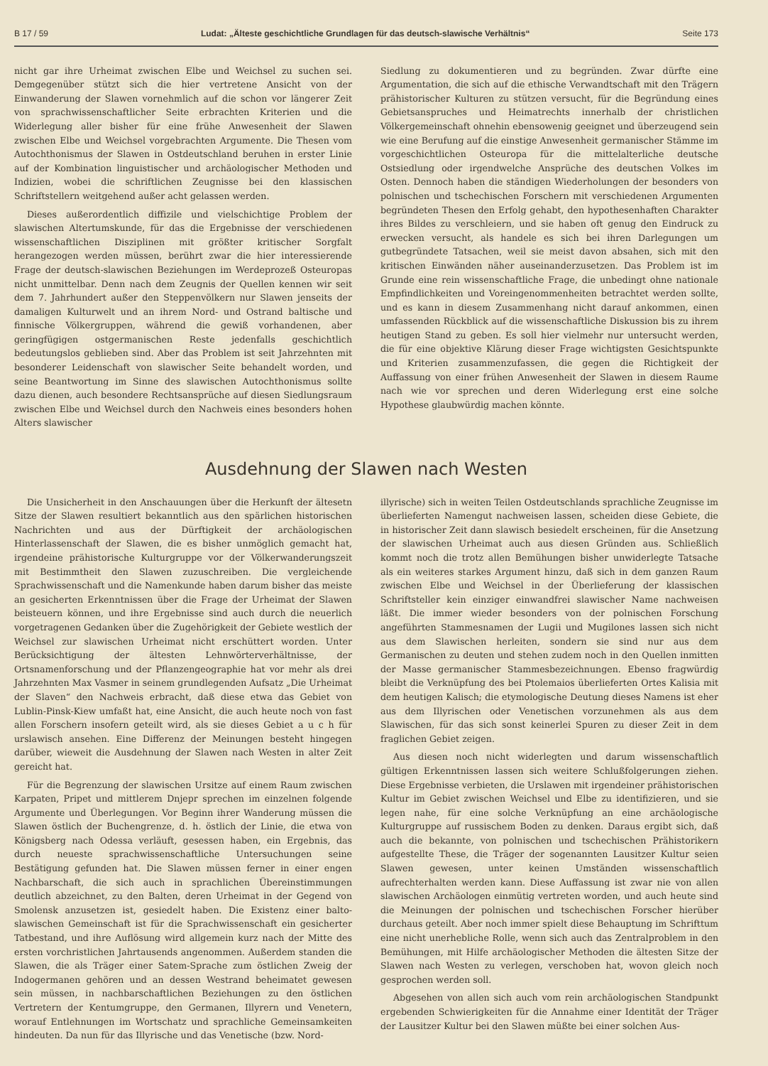B 17 / 59 Ludat: „Älteste geschichtliche Grundlagen für das deutsch-slawische Verhältnis“Seite 173
nicht gar ihre Urheimat zwischen Elbe und Weichsel zu suchen sei. Demgegenüber stützt sich die hier vertretene Ansicht von der Einwanderung der Slawen vornehmlich auf die schon vor längerer Zeit von sprachwissenschaftlicher Seite erbrachten Kriterien und die Widerlegung aller bisher für eine frühe Anwesenheit der Slawen zwischen Elbe und Weichsel vorgebrachten Argumente. Die Thesen vom Autochthonismus der Slawen in Ostdeutschland beruhen in erster Linie auf der Kombination linguistischer und archäologischer Methoden und Indizien, wobei die schriftlichen Zeugnisse bei den klassischen Schriftstellern weitgehend außer acht gelassen werden.
Dieses außerordentlich diffizile und vielschichtige Problem der slawischen Altertumskunde, für das die Ergebnisse der verschiedenen wissenschaftlichen Disziplinen mit größter kritischer Sorgfalt herangezogen werden müssen, berührt zwar die hier interessierende Frage der deutsch-slawischen Beziehungen im Werdeprozeß Osteuropas nicht unmittelbar. Denn nach dem Zeugnis der Quellen kennen wir seit dem 7. Jahrhundert außer den Steppenvölkern nur Slawen jenseits der damaligen Kulturwelt und an ihrem Nord- und Ostrand baltische und finnische Völkergruppen, während die gewiß vorhandenen, aber geringfügigen ostgermanischen Reste jedenfalls geschichtlich bedeutungslos geblieben sind. Aber das Problem ist seit Jahrzehnten mit besonderer Leidenschaft von slawischer Seite behandelt worden, und seine Beantwortung im Sinne des slawischen Autochthonismus sollte dazu dienen, auch besondere Rechtsansprüche auf diesen Siedlungsraum zwischen Elbe und Weichsel durch den Nachweis eines besonders hohen Alters slawischer
Siedlung zu dokumentieren und zu begründen. Zwar dürfte eine Argumentation, die sich auf die ethische Verwandtschaft mit den Trägern prähistorischer Kulturen zu stützen versucht, für die Begründung eines Gebietsanspruches und Heimatrechts innerhalb der christlichen Völkergemeinschaft ohnehin ebensowenig geeignet und überzeugend sein wie eine Berufung auf die einstige Anwesenheit germanischer Stämme im vorgeschichtlichen Osteuropa für die mittelalterliche deutsche Ostsiedlung oder irgendwelche Ansprüche des deutschen Volkes im Osten. Dennoch haben die ständigen Wiederholungen der besonders von polnischen und tschechischen Forschern mit verschiedenen Argumenten begründeten Thesen den Erfolg gehabt, den hypothesenhaften Charakter ihres Bildes zu verschleiern, und sie haben oft genug den Eindruck zu erwecken versucht, als handele es sich bei ihren Darlegungen um gutbegründete Tatsachen, weil sie meist davon absahen, sich mit den kritischen Einwänden näher auseinanderzusetzen. Das Problem ist im Grunde eine rein wissenschaftliche Frage, die unbedingt ohne nationale Empfindlichkeiten und Voreingenommenheiten betrachtet werden sollte, und es kann in diesem Zusammenhang nicht darauf ankommen, einen umfassenden Rückblick auf die wissenschaftliche Diskussion bis zu ihrem heutigen Stand zu geben. Es soll hier vielmehr nur untersucht werden, die für eine objektive Klärung dieser Frage wichtigsten Gesichtspunkte und Kriterien zusammenzufassen, die gegen die Richtigkeit der Auffassung von einer frühen Anwesenheit der Slawen in diesem Raume nach wie vor sprechen und deren Widerlegung erst eine solche Hypothese glaubwürdig machen könnte.
Ausdehnung der Slawen nach Westen
Die Unsicherheit in den Anschauungen über die Herkunft der ältesetn Sitze der Slawen resultiert bekanntlich aus den spärlichen historischen Nachrichten und aus der Dürftigkeit der archäologischen Hinterlassenschaft der Slawen, die es bisher unmöglich gemacht hat, irgendeine prähistorische Kulturgruppe vor der Völkerwanderungszeit mit Bestimmtheit den Slawen zuzuschreiben. Die vergleichende Sprachwissenschaft und die Namenkunde haben darum bisher das meiste an gesicherten Erkenntnissen über die Frage der Urheimat der Slawen beisteuern können, und ihre Ergebnisse sind auch durch die neuerlich vorgetragenen Gedanken über die Zugehörigkeit der Gebiete westlich der Weichsel zur slawischen Urheimat nicht erschüttert worden. Unter Berücksichtigung der ältesten Lehnwörterverhältnisse, der Ortsnamenforschung und der Pflanzengeographie hat vor mehr als drei Jahrzehnten Max Vasmer in seinem grundlegenden Aufsatz „Die Urheimat der Slaven“ den Nachweis erbracht, daß diese etwa das Gebiet von Lublin-Pinsk-Kiew umfaßt hat, eine Ansicht, die auch heute noch von fast allen Forschern insofern geteilt wird, als sie dieses Gebiet a u c h für urslawisch ansehen. Eine Differenz der Meinungen besteht hingegen darüber, wieweit die Ausdehnung der Slawen nach Westen in alter Zeit gereicht hat.
Für die Begrenzung der slawischen Ursitze auf einem Raum zwischen Karpaten, Pripet und mittlerem Dnjepr sprechen im einzelnen folgende Argumente und Überlegungen. Vor Beginn ihrer Wanderung müssen die Slawen östlich der Buchengrenze, d. h. östlich der Linie, die etwa von Königsberg nach Odessa verläuft, gesessen haben, ein Ergebnis, das durch neueste sprachwissenschaftliche Untersuchungen seine Bestätigung gefunden hat. Die Slawen müssen ferner in einer engen Nachbarschaft, die sich auch in sprachlichen Übereinstimmungen deutlich abzeichnet, zu den Balten, deren Urheimat in der Gegend von Smolensk anzusetzen ist, gesiedelt haben. Die Existenz einer balto-slawischen Gemeinschaft ist für die Sprachwissenschaft ein gesicherter Tatbestand, und ihre Auflösung wird allgemein kurz nach der Mitte des ersten vorchristlichen Jahrtausends angenommen. Außerdem standen die Slawen, die als Träger einer Satem-Sprache zum östlichen Zweig der Indogermanen gehören und an dessen Westrand beheimatet gewesen sein müssen, in nachbarschaftlichen Beziehungen zu den östlichen Vertretern der Kentumgruppe, den Germanen, Illyrern und Venetern, worauf Entlehnungen im Wortschatz und sprachliche Gemeinsamkeiten hindeuten. Da nun für das Illyrische und das Venetische (bzw. Nord-
illyrische) sich in weiten Teilen Ostdeutschlands sprachliche Zeugnisse im überlieferten Namengut nachweisen lassen, scheiden diese Gebiete, die in historischer Zeit dann slawisch besiedelt erscheinen, für die Ansetzung der slawischen Urheimat auch aus diesen Gründen aus. Schließlich kommt noch die trotz allen Bemühungen bisher unwiderlegte Tatsache als ein weiteres starkes Argument hinzu, daß sich in dem ganzen Raum zwischen Elbe und Weichsel in der Überlieferung der klassischen Schriftsteller kein einziger einwandfrei slawischer Name nachweisen läßt. Die immer wieder besonders von der polnischen Forschung angeführten Stammesnamen der Lugii und Mugilones lassen sich nicht aus dem Slawischen herleiten, sondern sie sind nur aus dem Germanischen zu deuten und stehen zudem noch in den Quellen inmitten der Masse germanischer Stammesbezeichnungen. Ebenso fragwürdig bleibt die Verknüpfung des bei Ptolemaios überlieferten Ortes Kalisia mit dem heutigen Kalisch; die etymologische Deutung dieses Namens ist eher aus dem Illyrischen oder Venetischen vorzunehmen als aus dem Slawischen, für das sich sonst keinerlei Spuren zu dieser Zeit in dem fraglichen Gebiet zeigen.
Aus diesen noch nicht widerlegten und darum wissenschaftlich gültigen Erkenntnissen lassen sich weitere Schlußfolgerungen ziehen. Diese Ergebnisse verbieten, die Urslawen mit irgendeiner prähistorischen Kultur im Gebiet zwischen Weichsel und Elbe zu identifizieren, und sie legen nahe, für eine solche Verknüpfung an eine archäologische Kulturgruppe auf russischem Boden zu denken. Daraus ergibt sich, daß auch die bekannte, von polnischen und tschechischen Prähistorikern aufgestellte These, die Träger der sogenannten Lausitzer Kultur seien Slawen gewesen, unter keinen Umständen wissenschaftlich aufrechterhalten werden kann. Diese Auffassung ist zwar nie von allen slawischen Archäologen einmütig vertreten worden, und auch heute sind die Meinungen der polnischen und tschechischen Forscher hierüber durchaus geteilt. Aber noch immer spielt diese Behauptung im Schrifttum eine nicht unerhebliche Rolle, wenn sich auch das Zentralproblem in den Bemühungen, mit Hilfe archäologischer Methoden die ältesten Sitze der Slawen nach Westen zu verlegen, verschoben hat, wovon gleich noch gesprochen werden soll.
Abgesehen von allen sich auch vom rein archäologischen Standpunkt ergebenden Schwierigkeiten für die Annahme einer Identität der Träger der Lausitzer Kultur bei den Slawen müßte bei einer solchen Aus-